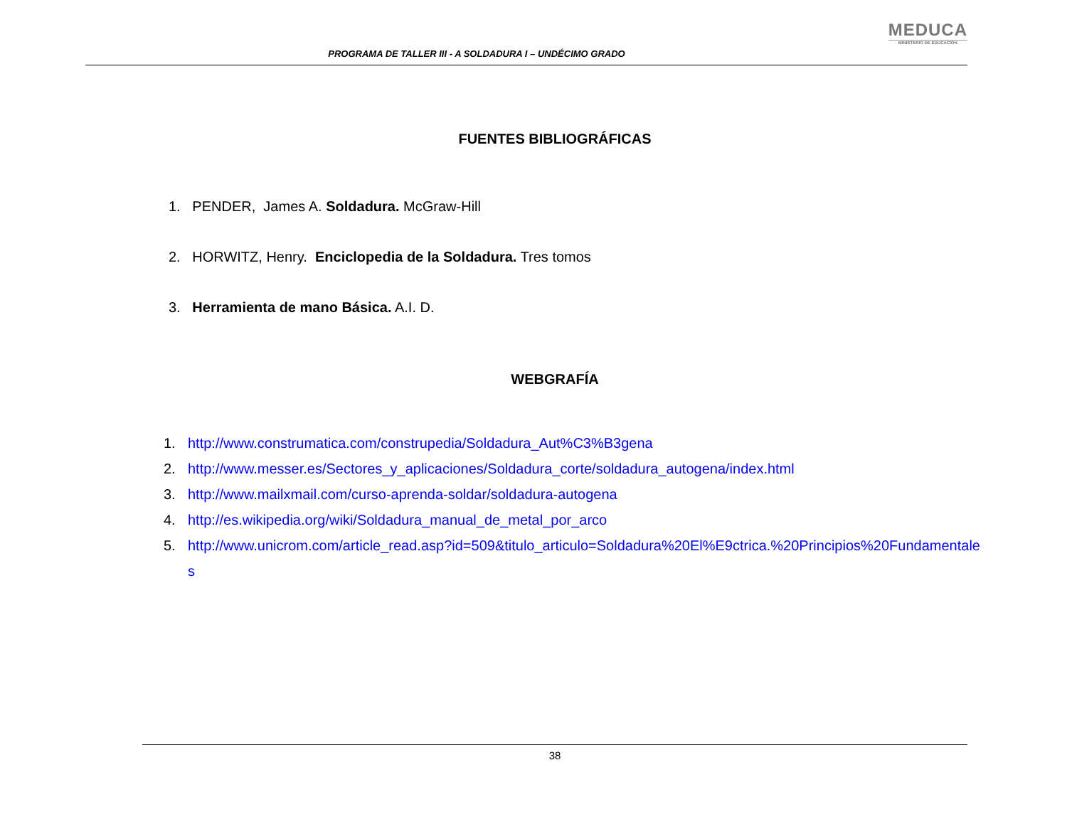PROGRAMA DE TALLER III - A SOLDADURA I – UNDÉCIMO GRADO
MEDUCA
MINISTERIO DE EDUCACIÓN
FUENTES BIBLIOGRÁFICAS
1. PENDER, James A. Soldadura. McGraw-Hill
2. HORWITZ, Henry. Enciclopedia de la Soldadura. Tres tomos
3. Herramienta de mano Básica. A.I. D.
WEBGRAFÍA
1. http://www.construmatica.com/construpedia/Soldadura_Aut%C3%B3gena
2. http://www.messer.es/Sectores_y_aplicaciones/Soldadura_corte/soldadura_autogena/index.html
3. http://www.mailxmail.com/curso-aprenda-soldar/soldadura-autogena
4. http://es.wikipedia.org/wiki/Soldadura_manual_de_metal_por_arco
5. http://www.unicrom.com/article_read.asp?id=509&titulo_articulo=Soldadura%20El%E9ctrica.%20Principios%20Fundamentales
38